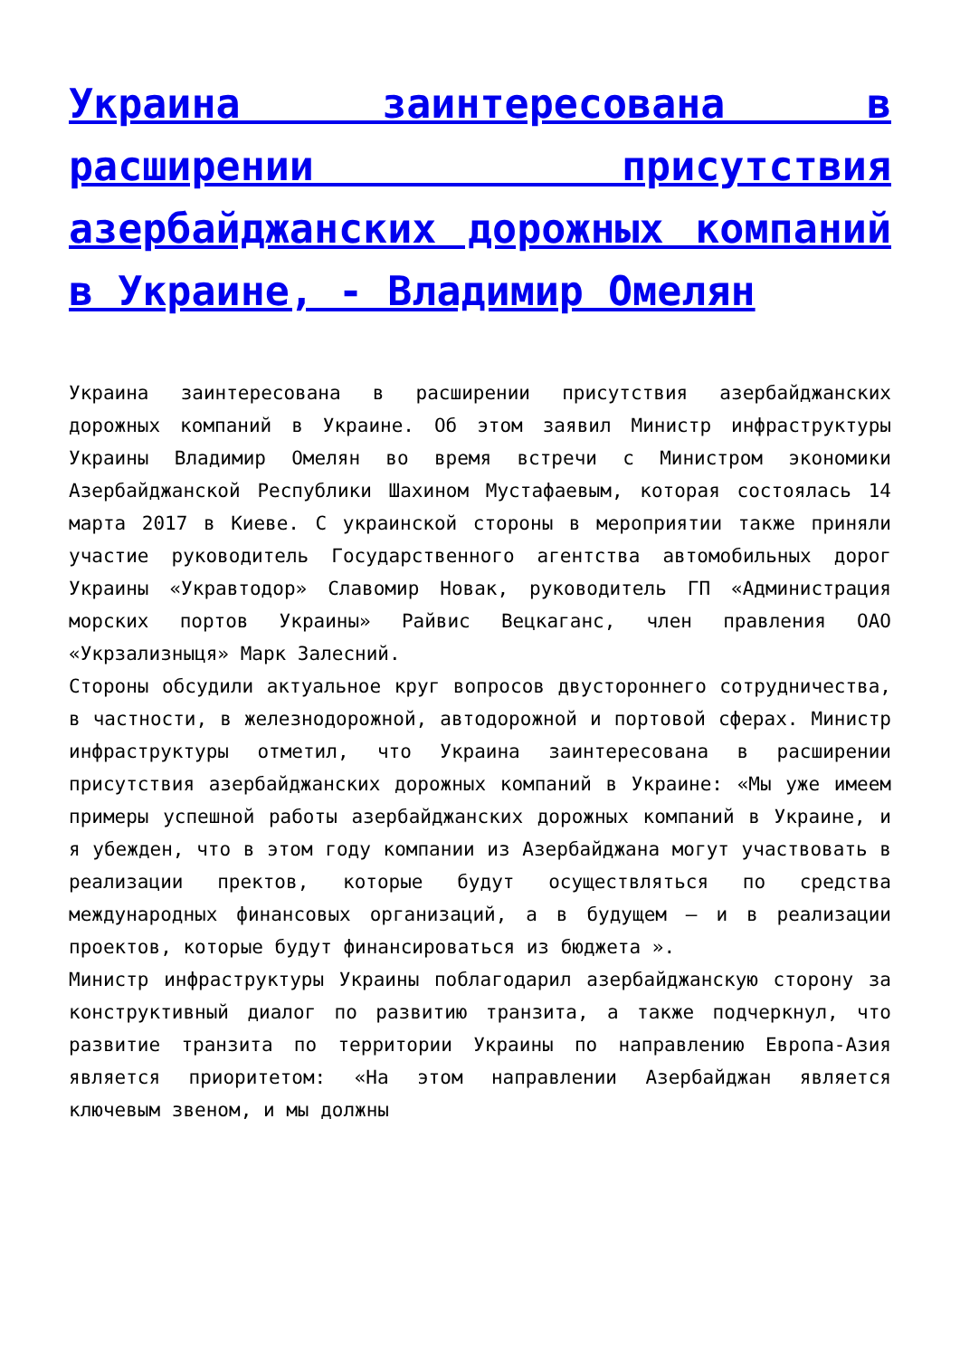Украина заинтересована в расширении присутствия азербайджанских дорожных компаний в Украине, - Владимир Омелян
Украина заинтересована в расширении присутствия азербайджанских дорожных компаний в Украине. Об этом заявил Министр инфраструктуры Украины Владимир Омелян во время встречи с Министром экономики Азербайджанской Республики Шахином Мустафаевым, которая состоялась 14 марта 2017 в Киеве. С украинской стороны в мероприятии также приняли участие руководитель Государственного агентства автомобильных дорог Украины «Укравтодор» Славомир Новак, руководитель ГП «Администрация морских портов Украины» Райвис Вецкаганс, член правления ОАО «Укрзализныця» Марк Залесний.
Стороны обсудили актуальное круг вопросов двустороннего сотрудничества, в частности, в железнодорожной, автодорожной и портовой сферах. Министр инфраструктуры отметил, что Украина заинтересована в расширении присутствия азербайджанских дорожных компаний в Украине: «Мы уже имеем примеры успешной работы азербайджанских дорожных компаний в Украине, и я убежден, что в этом году компании из Азербайджана могут участвовать в реализации пректов, которые будут осуществляться по средства международных финансовых организаций, а в будущем – и в реализации проектов, которые будут финансироваться из бюджета ».
Министр инфраструктуры Украины поблагодарил азербайджанскую сторону за конструктивный диалог по развитию транзита, а также подчеркнул, что развитие транзита по территории Украины по направлению Европа-Азия является приоритетом: «На этом направлении Азербайджан является ключевым звеном, и мы должны